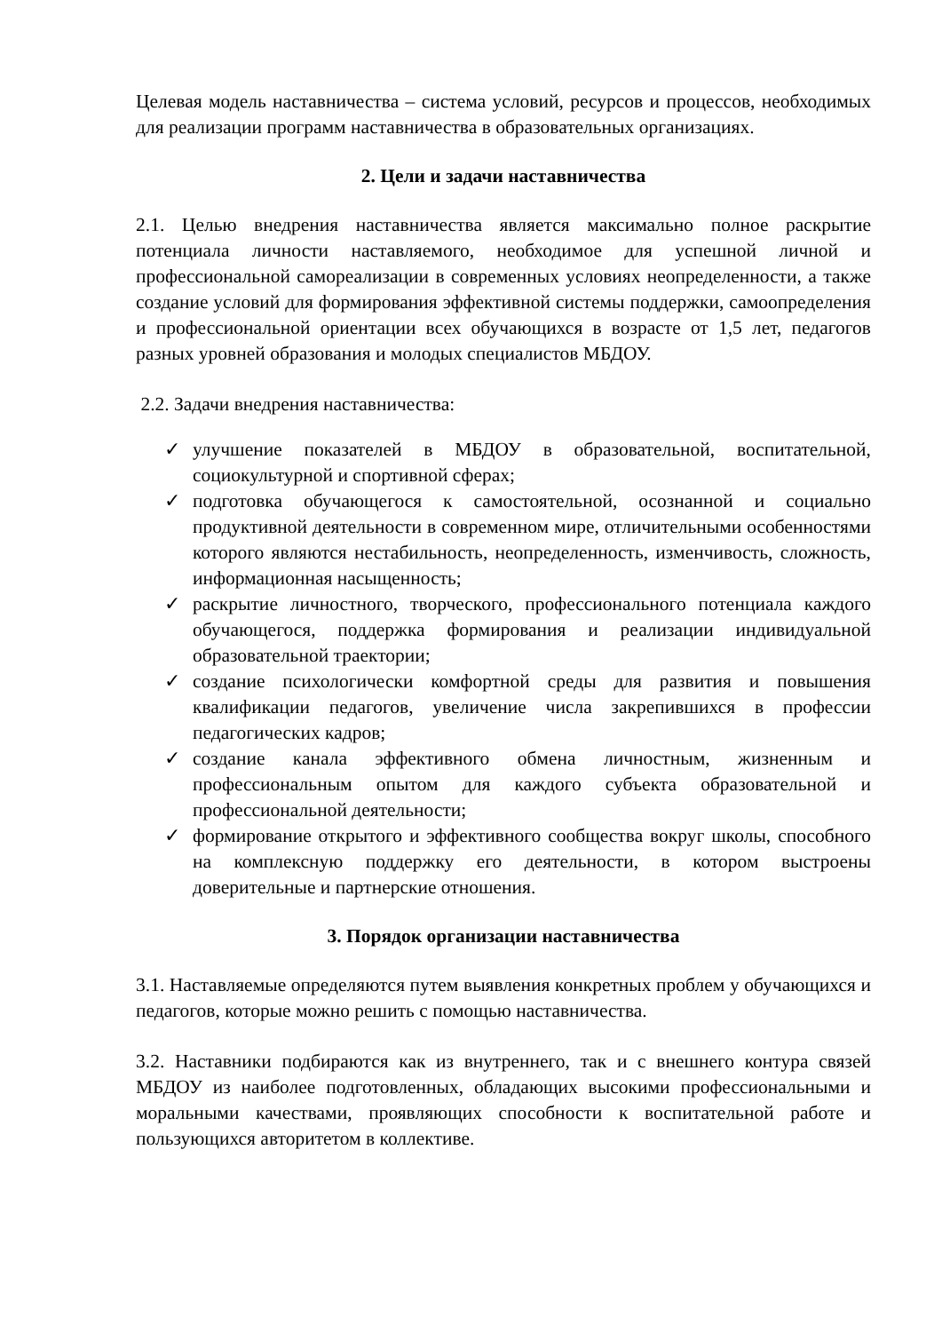Целевая модель наставничества – система условий, ресурсов и процессов, необходимых для реализации программ наставничества в образовательных организациях.
2. Цели и задачи наставничества
2.1. Целью внедрения наставничества является максимально полное раскрытие потенциала личности наставляемого, необходимое для успешной личной и профессиональной самореализации в современных условиях неопределенности, а также создание условий для формирования эффективной системы поддержки, самоопределения и профессиональной ориентации всех обучающихся в возрасте от 1,5 лет, педагогов разных уровней образования и молодых специалистов МБДОУ.
2.2. Задачи внедрения наставничества:
✓ улучшение показателей в МБДОУ в образовательной, воспитательной, социокультурной и спортивной сферах;
✓ подготовка обучающегося к самостоятельной, осознанной и социально продуктивной деятельности в современном мире, отличительными особенностями которого являются нестабильность, неопределенность, изменчивость, сложность, информационная насыщенность;
✓ раскрытие личностного, творческого, профессионального потенциала каждого обучающегося, поддержка формирования и реализации индивидуальной образовательной траектории;
✓ создание психологически комфортной среды для развития и повышения квалификации педагогов, увеличение числа закрепившихся в профессии педагогических кадров;
✓ создание канала эффективного обмена личностным, жизненным и профессиональным опытом для каждого субъекта образовательной и профессиональной деятельности;
✓ формирование открытого и эффективного сообщества вокруг школы, способного на комплексную поддержку его деятельности, в котором выстроены доверительные и партнерские отношения.
3. Порядок организации наставничества
3.1. Наставляемые определяются путем выявления конкретных проблем у обучающихся и педагогов, которые можно решить с помощью наставничества.
3.2. Наставники подбираются как из внутреннего, так и с внешнего контура связей МБДОУ из наиболее подготовленных, обладающих высокими профессиональными и моральными качествами, проявляющих способности к воспитательной работе и пользующихся авторитетом в коллективе.